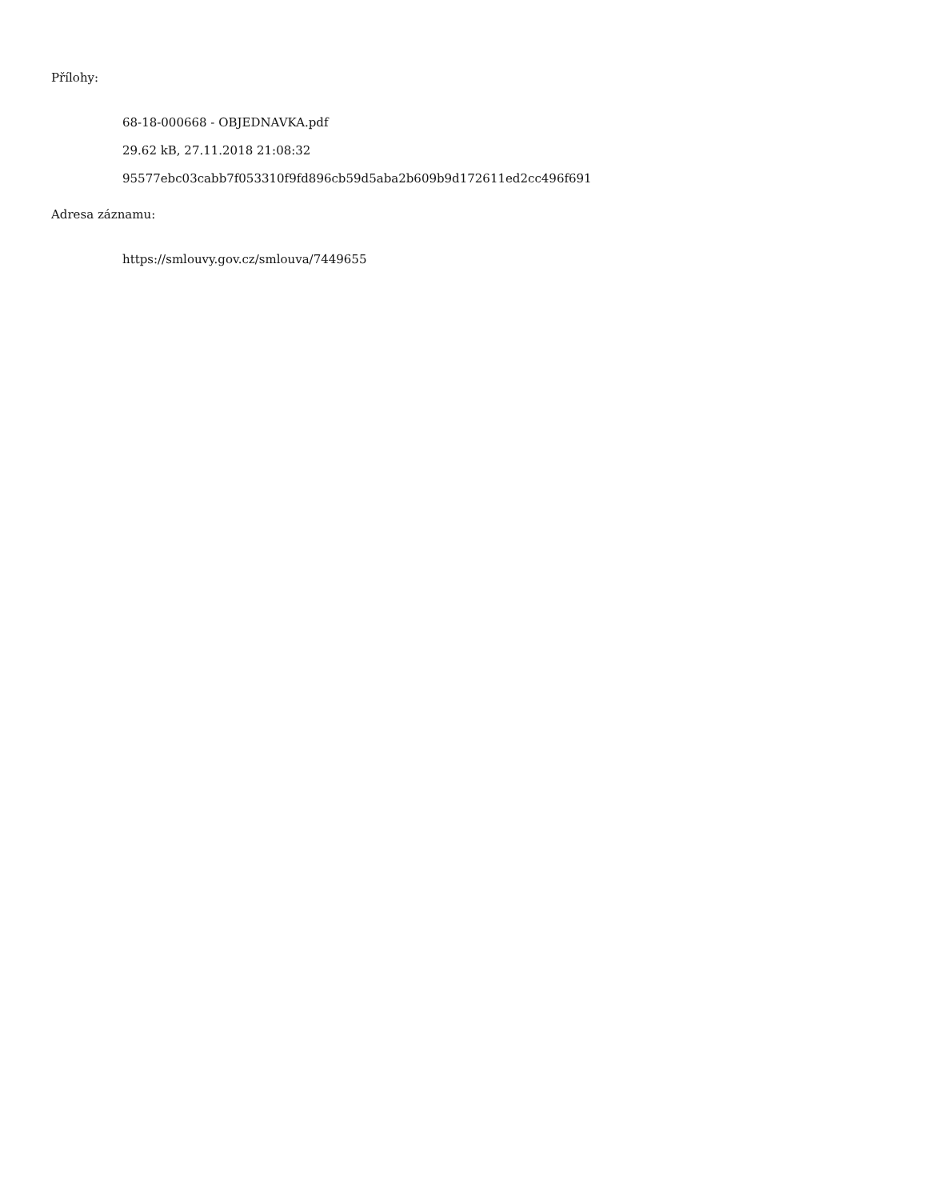Přílohy:
68-18-000668 - OBJEDNAVKA.pdf
29.62 kB, 27.11.2018 21:08:32
95577ebc03cabb7f053310f9fd896cb59d5aba2b609b9d172611ed2cc496f691
Adresa záznamu:
https://smlouvy.gov.cz/smlouva/7449655